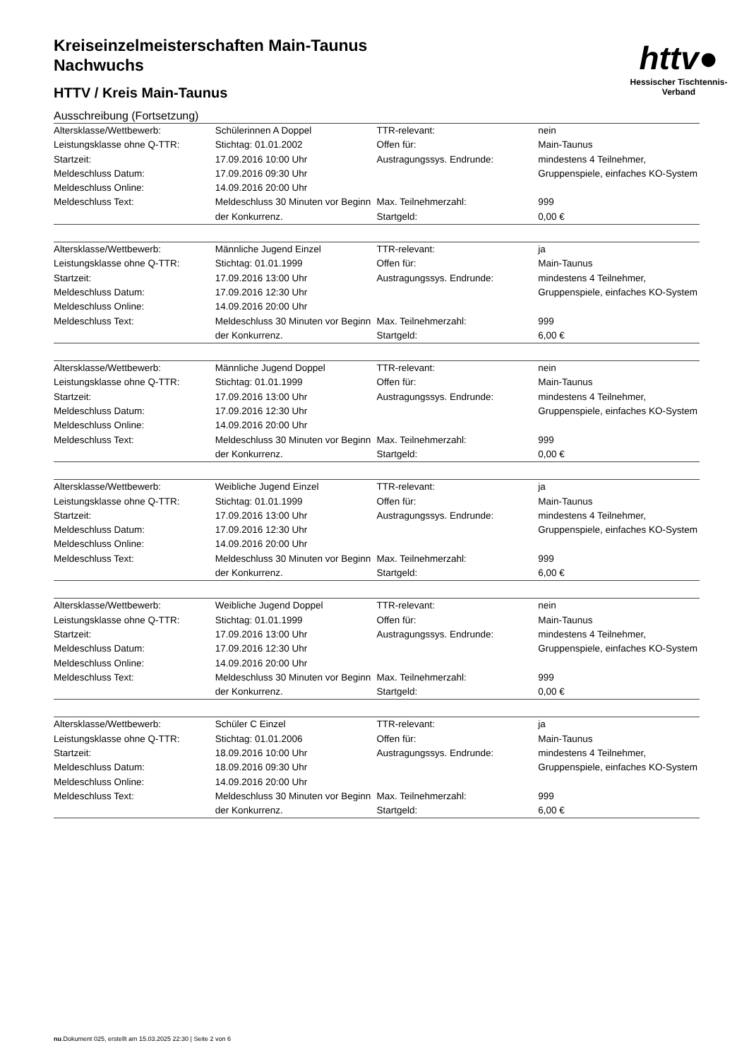httv●
Hessischer Tischtennis-Verband
Kreiseinzelmeisterschaften Main-Taunus
Nachwuchs
HTTV / Kreis Main-Taunus
Ausschreibung (Fortsetzung)
| Altersklasse/Wettbewerb: | Schülerinnen A Doppel | TTR-relevant: | nein |
| Leistungsklasse ohne Q-TTR: | Stichtag: 01.01.2002 | Offen für: | Main-Taunus |
| Startzeit: | 17.09.2016 10:00 Uhr | Austragungssys. Endrunde: | mindestens 4 Teilnehmer, Gruppenspiele, einfaches KO-System |
| Meldeschluss Datum: | 17.09.2016 09:30 Uhr | | |
| Meldeschluss Online: | 14.09.2016 20:00 Uhr | | |
| Meldeschluss Text: | Meldeschluss 30 Minuten vor Beginn der Konkurrenz. | Max. Teilnehmerzahl: | 999 |
| | | Startgeld: | 0,00 € |
| Altersklasse/Wettbewerb: | Männliche Jugend Einzel | TTR-relevant: | ja |
| Leistungsklasse ohne Q-TTR: | Stichtag: 01.01.1999 | Offen für: | Main-Taunus |
| Startzeit: | 17.09.2016 13:00 Uhr | Austragungssys. Endrunde: | mindestens 4 Teilnehmer, Gruppenspiele, einfaches KO-System |
| Meldeschluss Datum: | 17.09.2016 12:30 Uhr | | |
| Meldeschluss Online: | 14.09.2016 20:00 Uhr | | |
| Meldeschluss Text: | Meldeschluss 30 Minuten vor Beginn der Konkurrenz. | Max. Teilnehmerzahl: | 999 |
| | | Startgeld: | 6,00 € |
| Altersklasse/Wettbewerb: | Männliche Jugend Doppel | TTR-relevant: | nein |
| Leistungsklasse ohne Q-TTR: | Stichtag: 01.01.1999 | Offen für: | Main-Taunus |
| Startzeit: | 17.09.2016 13:00 Uhr | Austragungssys. Endrunde: | mindestens 4 Teilnehmer, Gruppenspiele, einfaches KO-System |
| Meldeschluss Datum: | 17.09.2016 12:30 Uhr | | |
| Meldeschluss Online: | 14.09.2016 20:00 Uhr | | |
| Meldeschluss Text: | Meldeschluss 30 Minuten vor Beginn der Konkurrenz. | Max. Teilnehmerzahl: | 999 |
| | | Startgeld: | 0,00 € |
| Altersklasse/Wettbewerb: | Weibliche Jugend Einzel | TTR-relevant: | ja |
| Leistungsklasse ohne Q-TTR: | Stichtag: 01.01.1999 | Offen für: | Main-Taunus |
| Startzeit: | 17.09.2016 13:00 Uhr | Austragungssys. Endrunde: | mindestens 4 Teilnehmer, Gruppenspiele, einfaches KO-System |
| Meldeschluss Datum: | 17.09.2016 12:30 Uhr | | |
| Meldeschluss Online: | 14.09.2016 20:00 Uhr | | |
| Meldeschluss Text: | Meldeschluss 30 Minuten vor Beginn der Konkurrenz. | Max. Teilnehmerzahl: | 999 |
| | | Startgeld: | 6,00 € |
| Altersklasse/Wettbewerb: | Weibliche Jugend Doppel | TTR-relevant: | nein |
| Leistungsklasse ohne Q-TTR: | Stichtag: 01.01.1999 | Offen für: | Main-Taunus |
| Startzeit: | 17.09.2016 13:00 Uhr | Austragungssys. Endrunde: | mindestens 4 Teilnehmer, Gruppenspiele, einfaches KO-System |
| Meldeschluss Datum: | 17.09.2016 12:30 Uhr | | |
| Meldeschluss Online: | 14.09.2016 20:00 Uhr | | |
| Meldeschluss Text: | Meldeschluss 30 Minuten vor Beginn der Konkurrenz. | Max. Teilnehmerzahl: | 999 |
| | | Startgeld: | 0,00 € |
| Altersklasse/Wettbewerb: | Schüler C Einzel | TTR-relevant: | ja |
| Leistungsklasse ohne Q-TTR: | Stichtag: 01.01.2006 | Offen für: | Main-Taunus |
| Startzeit: | 18.09.2016 10:00 Uhr | Austragungssys. Endrunde: | mindestens 4 Teilnehmer, Gruppenspiele, einfaches KO-System |
| Meldeschluss Datum: | 18.09.2016 09:30 Uhr | | |
| Meldeschluss Online: | 14.09.2016 20:00 Uhr | | |
| Meldeschluss Text: | Meldeschluss 30 Minuten vor Beginn der Konkurrenz. | Max. Teilnehmerzahl: | 999 |
| | | Startgeld: | 6,00 € |
nu.Dokument 025, erstellt am 15.03.2025 22:30 | Seite 2 von 6